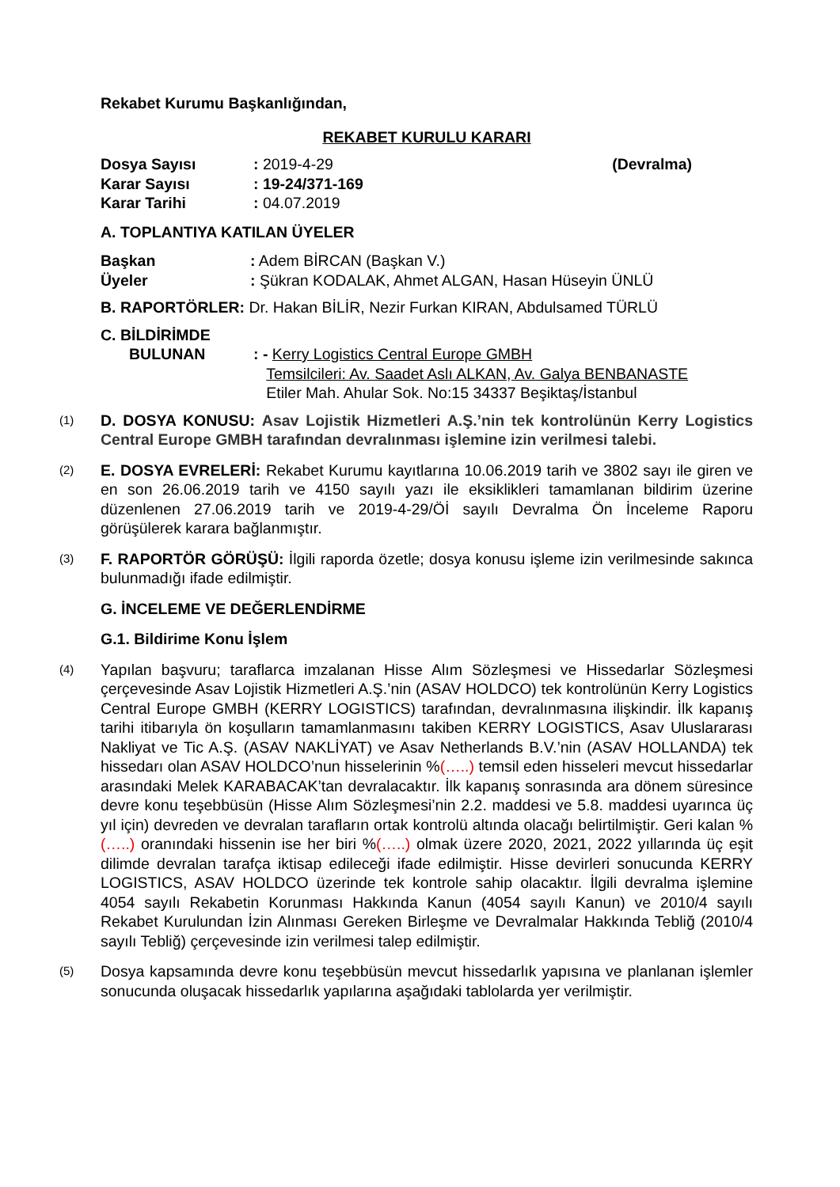Rekabet Kurumu Başkanlığından,
REKABET KURULU KARARI
Dosya Sayısı: 2019-4-29 (Devralma)
Karar Sayısı: 19-24/371-169
Karar Tarihi: 04.07.2019
A. TOPLANTIYA KATILAN ÜYELER
Başkan: Adem BİRCAN (Başkan V.)
Üyeler: Şükran KODALAK, Ahmet ALGAN, Hasan Hüseyin ÜNLÜ
B. RAPORTÖRLER: Dr. Hakan BİLİR, Nezir Furkan KIRAN, Abdulsamed TÜRLÜ
C. BİLDİRİMDE
BULUNAN: - Kerry Logistics Central Europe GMBH
Temsilcileri: Av. Saadet Aslı ALKAN, Av. Galya BENBANASTE
Etiler Mah. Ahular Sok. No:15 34337 Beşiktaş/İstanbul
(1) D. DOSYA KONUSU: Asav Lojistik Hizmetleri A.Ş.’nin tek kontrolünün Kerry Logistics Central Europe GMBH tarafından devralınması işlemine izin verilmesi talebi.
(2) E. DOSYA EVRELERİ: Rekabet Kurumu kayıtlarına 10.06.2019 tarih ve 3802 sayı ile giren ve en son 26.06.2019 tarih ve 4150 sayılı yazı ile eksiklikleri tamamlanan bildirim üzerine düzenlenen 27.06.2019 tarih ve 2019-4-29/Öİ sayılı Devralma Ön İnceleme Raporu görüşülerek karara bağlanmıştır.
(3) F. RAPORTÖR GÖRÜŞÜ: İlgili raporda özetle; dosya konusu işleme izin verilmesinde sakınca bulunmadığı ifade edilmiştir.
G. İNCELEME VE DEĞERLENDİRME
G.1. Bildirime Konu İşlem
(4) Yapılan başvuru; taraflarca imzalanan Hisse Alım Sözleşmesi ve Hissedarlar Sözleşmesi çerçevesinde Asav Lojistik Hizmetleri A.Ş.’nin (ASAV HOLDCO) tek kontrolünün Kerry Logistics Central Europe GMBH (KERRY LOGISTICS) tarafından, devralınmasına ilişkindir. İlk kapanış tarihi itibarıyla ön koşulların tamamlanmasını takiben KERRY LOGISTICS, Asav Uluslararası Nakliyat ve Tic A.Ş. (ASAV NAKLİYAT) ve Asav Netherlands B.V.’nin (ASAV HOLLANDA) tek hissedarı olan ASAV HOLDCO’nun hisselerinin %(…..) temsil eden hisseleri mevcut hissedarlar arasındaki Melek KARABACAK’tan devralacaktır. İlk kapanış sonrasında ara dönem süresince devre konu teşebbüsün (Hisse Alım Sözleşmesi’nin 2.2. maddesi ve 5.8. maddesi uyarınca üç yıl için) devreden ve devralan tarafların ortak kontrolü altında olacağı belirtilmiştir. Geri kalan %(…..) oranındaki hissenin ise her biri %(…..) olmak üzere 2020, 2021, 2022 yıllarında üç eşit dilimde devralan tarafça iktisap edileceği ifade edilmiştir. Hisse devirleri sonucunda KERRY LOGISTICS, ASAV HOLDCO üzerinde tek kontrole sahip olacaktır. İlgili devralma işlemine 4054 sayılı Rekabetin Korunması Hakkında Kanun (4054 sayılı Kanun) ve 2010/4 sayılı Rekabet Kurulundan İzin Alınması Gereken Birleşme ve Devralmalar Hakkında Tebliğ (2010/4 sayılı Tebliğ) çerçevesinde izin verilmesi talep edilmiştir.
(5) Dosya kapsamında devre konu teşebbüsün mevcut hissedarlık yapısına ve planlanan işlemler sonucunda oluşacak hissedarlık yapılarına aşağıdaki tablolarda yer verilmiştir.